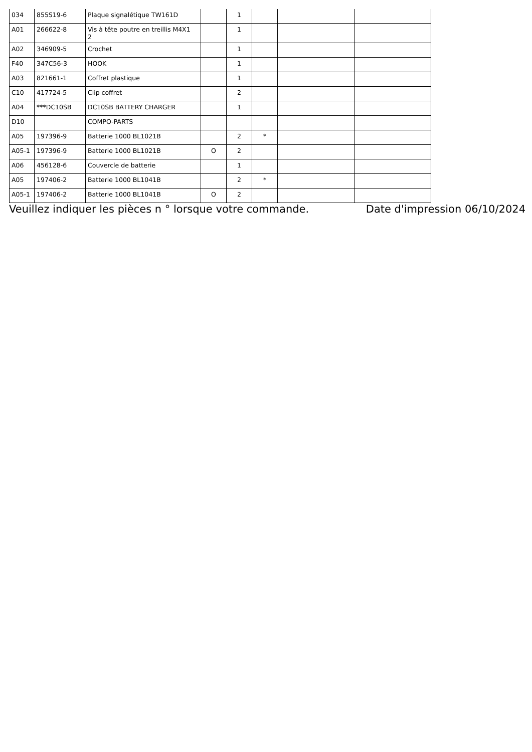| 034 | 855S19-6 | Plaque signalétique TW161D | | 1 | | | |
| A01 | 266622-8 | Vis à tête poutre en treillis M4X1 2 | | 1 | | | |
| A02 | 346909-5 | Crochet | | 1 | | | |
| F40 | 347C56-3 | HOOK | | 1 | | | |
| A03 | 821661-1 | Coffret plastique | | 1 | | | |
| C10 | 417724-5 | Clip coffret | | 2 | | | |
| A04 | ***DC10SB | DC10SB BATTERY CHARGER | | 1 | | | |
| D10 | | COMPO-PARTS | | | | | |
| A05 | 197396-9 | Batterie 1000 BL1021B | | 2 | * | | |
| A05-1 | 197396-9 | Batterie 1000 BL1021B | O | 2 | | | |
| A06 | 456128-6 | Couvercle de batterie | | 1 | | | |
| A05 | 197406-2 | Batterie 1000 BL1041B | | 2 | * | | |
| A05-1 | 197406-2 | Batterie 1000 BL1041B | O | 2 | | | |
Veuillez indiquer les pièces n ° lorsque votre commande. Date d'impression 06/10/2024